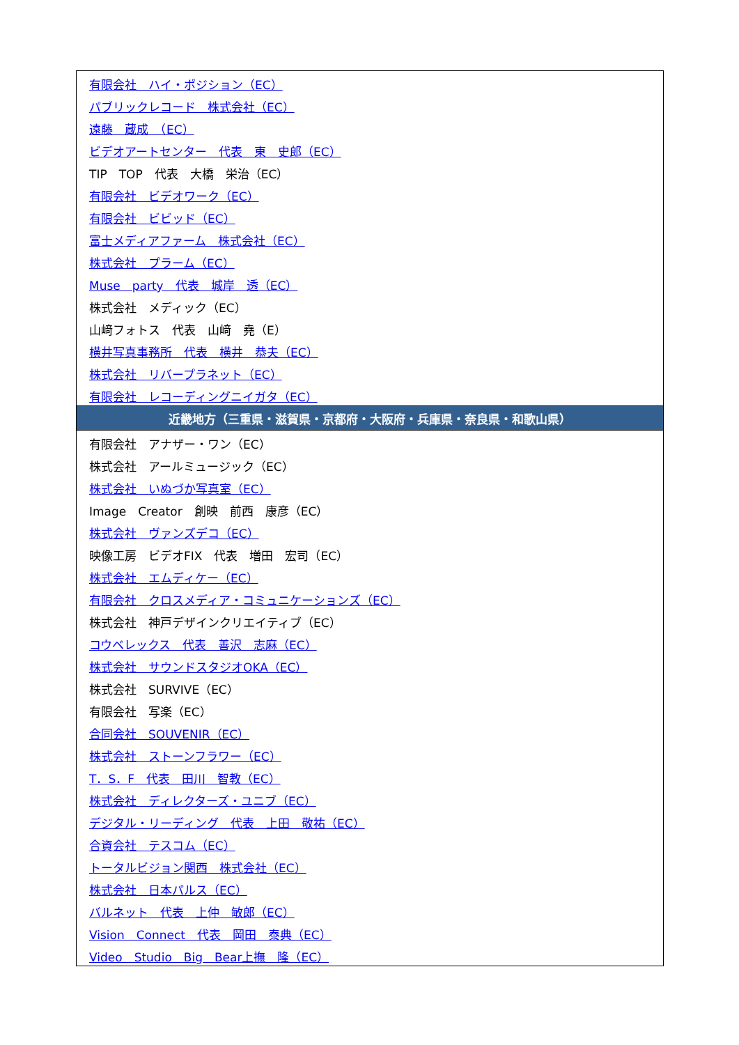| 有限会社 ハイ・ポジション（EC） |
| パブリックレコード 株式会社（EC） |
| 遠藤 蔵成 （EC） |
| ビデオアートセンター 代表 東 史郎（EC） |
| TIP TOP 代表 大橋 栄治（EC） |
| 有限会社 ビデオワーク（EC） |
| 有限会社 ビビッド（EC） |
| 富士メディアファーム 株式会社（EC） |
| 株式会社 プラーム（EC） |
| Muse party 代表 城岸 透（EC） |
| 株式会社 メディック（EC） |
| 山﨑フォトス 代表 山﨑 堯（E） |
| 横井写真事務所 代表 横井 恭夫（EC） |
| 株式会社 リバープラネット（EC） |
| 有限会社 レコーディングニイガタ（EC） |
| 近畿地方（三重県・滋賀県・京都府・大阪府・兵庫県・奈良県・和歌山県） |
| 有限会社 アナザー・ワン（EC） |
| 株式会社 アールミュージック（EC） |
| 株式会社 いぬづか写真室（EC） |
| Image Creator 創映 前西 康彦（EC） |
| 株式会社 ヴァンズデコ（EC） |
| 映像工房 ビデオFIX 代表 増田 宏司（EC） |
| 株式会社 エムディケー（EC） |
| 有限会社 クロスメディア・コミュニケーションズ（EC） |
| 株式会社 神戸デザインクリエイティブ（EC） |
| コウベレックス 代表 善沢 志麻（EC） |
| 株式会社 サウンドスタジオOKA（EC） |
| 株式会社 SURVIVE（EC） |
| 有限会社 写楽（EC） |
| 合同会社 SOUVENIR（EC） |
| 株式会社 ストーンフラワー（EC） |
| T．S．F 代表 田川 智教（EC） |
| 株式会社 ディレクターズ・ユニブ（EC） |
| デジタル・リーディング 代表 上田 敬祐（EC） |
| 合資会社 テスコム（EC） |
| トータルビジョン関西 株式会社（EC） |
| 株式会社 日本パルス（EC） |
| バルネット 代表 上仲 敏郎（EC） |
| Vision Connect 代表 岡田 泰典（EC） |
| Video Studio Big Bear上撫 隆（EC） |